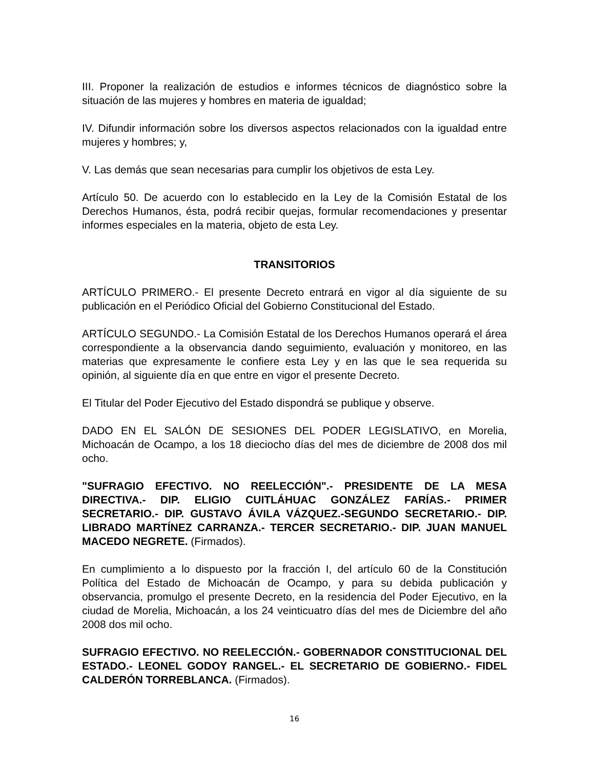III. Proponer la realización de estudios e informes técnicos de diagnóstico sobre la situación de las mujeres y hombres en materia de igualdad;
IV. Difundir información sobre los diversos aspectos relacionados con la igualdad entre mujeres y hombres; y,
V. Las demás que sean necesarias para cumplir los objetivos de esta Ley.
Artículo 50. De acuerdo con lo establecido en la Ley de la Comisión Estatal de los Derechos Humanos, ésta, podrá recibir quejas, formular recomendaciones y presentar informes especiales en la materia, objeto de esta Ley.
TRANSITORIOS
ARTÍCULO PRIMERO.- El presente Decreto entrará en vigor al día siguiente de su publicación en el Periódico Oficial del Gobierno Constitucional del Estado.
ARTÍCULO SEGUNDO.- La Comisión Estatal de los Derechos Humanos operará el área correspondiente a la observancia dando seguimiento, evaluación y monitoreo, en las materias que expresamente le confiere esta Ley y en las que le sea requerida su opinión, al siguiente día en que entre en vigor el presente Decreto.
El Titular del Poder Ejecutivo del Estado dispondrá se publique y observe.
DADO EN EL SALÓN DE SESIONES DEL PODER LEGISLATIVO, en Morelia, Michoacán de Ocampo, a los 18 dieciocho días del mes de diciembre de 2008 dos mil ocho.
"SUFRAGIO EFECTIVO. NO REELECCIÓN".- PRESIDENTE DE LA MESA DIRECTIVA.- DIP. ELIGIO CUITLÁHUAC GONZÁLEZ FARÍAS.- PRIMER SECRETARIO.- DIP. GUSTAVO ÁVILA VÁZQUEZ.-SEGUNDO SECRETARIO.- DIP. LIBRADO MARTÍNEZ CARRANZA.- TERCER SECRETARIO.- DIP. JUAN MANUEL MACEDO NEGRETE. (Firmados).
En cumplimiento a lo dispuesto por la fracción I, del artículo 60 de la Constitución Política del Estado de Michoacán de Ocampo, y para su debida publicación y observancia, promulgo el presente Decreto, en la residencia del Poder Ejecutivo, en la ciudad de Morelia, Michoacán, a los 24 veinticuatro días del mes de Diciembre del año 2008 dos mil ocho.
SUFRAGIO EFECTIVO. NO REELECCIÓN.- GOBERNADOR CONSTITUCIONAL DEL ESTADO.- LEONEL GODOY RANGEL.- EL SECRETARIO DE GOBIERNO.- FIDEL CALDERÓN TORREBLANCA. (Firmados).
16